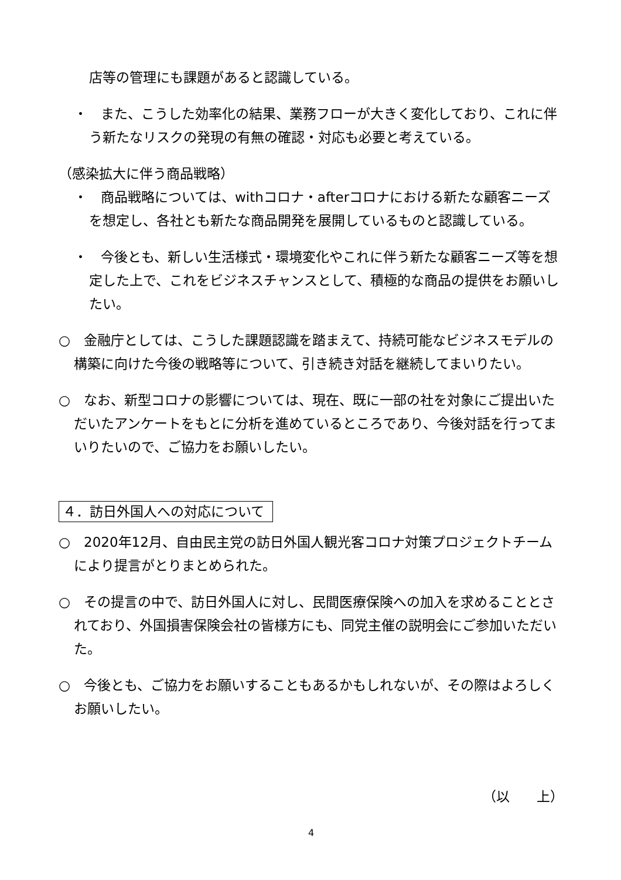店等の管理にも課題があると認識している。
・　また、こうした効率化の結果、業務フローが大きく変化しており、これに伴う新たなリスクの発現の有無の確認・対応も必要と考えている。
（感染拡大に伴う商品戦略）
・　商品戦略については、withコロナ・afterコロナにおける新たな顧客ニーズを想定し、各社とも新たな商品開発を展開しているものと認識している。
・　今後とも、新しい生活様式・環境変化やこれに伴う新たな顧客ニーズ等を想定した上で、これをビジネスチャンスとして、積極的な商品の提供をお願いしたい。
○　金融庁としては、こうした課題認識を踏まえて、持続可能なビジネスモデルの構築に向けた今後の戦略等について、引き続き対話を継続してまいりたい。
○　なお、新型コロナの影響については、現在、既に一部の社を対象にご提出いただいたアンケートをもとに分析を進めているところであり、今後対話を行ってまいりたいので、ご協力をお願いしたい。
４．訪日外国人への対応について
○　2020年12月、自由民主党の訪日外国人観光客コロナ対策プロジェクトチームにより提言がとりまとめられた。
○　その提言の中で、訪日外国人に対し、民間医療保険への加入を求めることとされており、外国損害保険会社の皆様方にも、同党主催の説明会にご参加いただいた。
○　今後とも、ご協力をお願いすることもあるかもしれないが、その際はよろしくお願いしたい。
（以　　上）
4